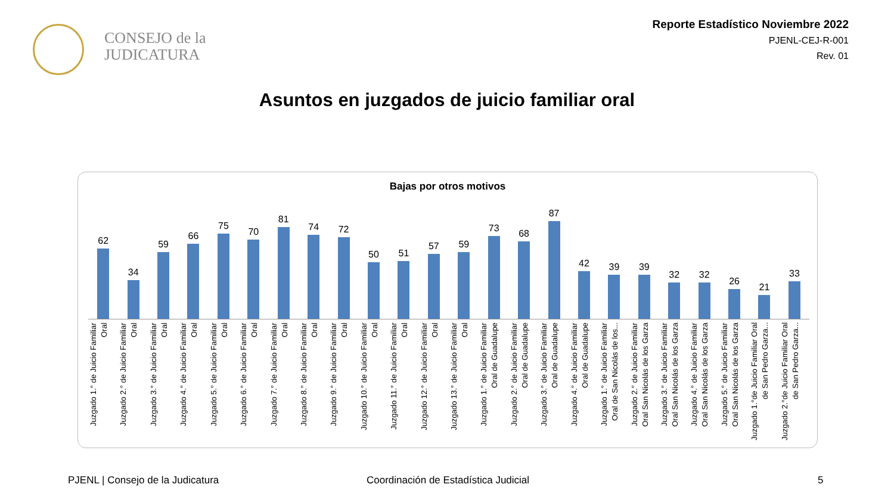CONSEJO de la
JUDICATURA
Reporte Estadístico Noviembre 2022
PJENL-CEJ-R-001
Rev. 01
Asuntos en juzgados de juicio familiar oral
Bajas por otros motivos
62
34
59
66
75
70
81
74
72
50
51
57
59
73
68
87
42
39
39
32
32
26
21
33
Juzgado 1.° de Juicio Familiar Oral
Juzgado 2.° de Juicio Familiar Oral
Juzgado 3.° de Juicio Familiar Oral
Juzgado 4.° de Juicio Familiar Oral
Juzgado 5.° de Juicio Familiar Oral
Juzgado 6.° de Juicio Familiar Oral
Juzgado 7.° de Juicio Familiar Oral
Juzgado 8.° de Juicio Familiar Oral
Juzgado 9.° de Juicio Familiar Oral
Juzgado 10.° de Juicio Familiar Oral
Juzgado 11.° de Juicio Familiar Oral
Juzgado 12.° de Juicio Familiar Oral
Juzgado 13.° de Juicio Familiar Oral
Juzgado 1.° de Juicio Familiar Oral de Guadalupe
Juzgado 2.° de Juicio Familiar Oral de Guadalupe
Juzgado 3.° de Juicio Familiar Oral de Guadalupe
Juzgado 4.° de Juicio Familiar Oral de Guadalupe
Juzgado 1.° de Juicio Familiar Oral de San Nicolás de los...
Juzgado 2.° de Juicio Familiar Oral San Nicolás de los Garza
Juzgado 3.° de Juicio Familiar Oral San Nicolás de los Garza
Juzgado 4.° de Juicio Familiar Oral San Nicolás de los Garza
Juzgado 5.° de Juicio Familiar Oral San Nicolás de los Garza
Juzgado 1.°de Juicio Familiar Oral de San Pedro Garza...
Juzgado 2.°de Juicio Familiar Oral de San Pedro Garza...
PJENL | Consejo de la Judicatura
Coordinación de Estadística Judicial
5